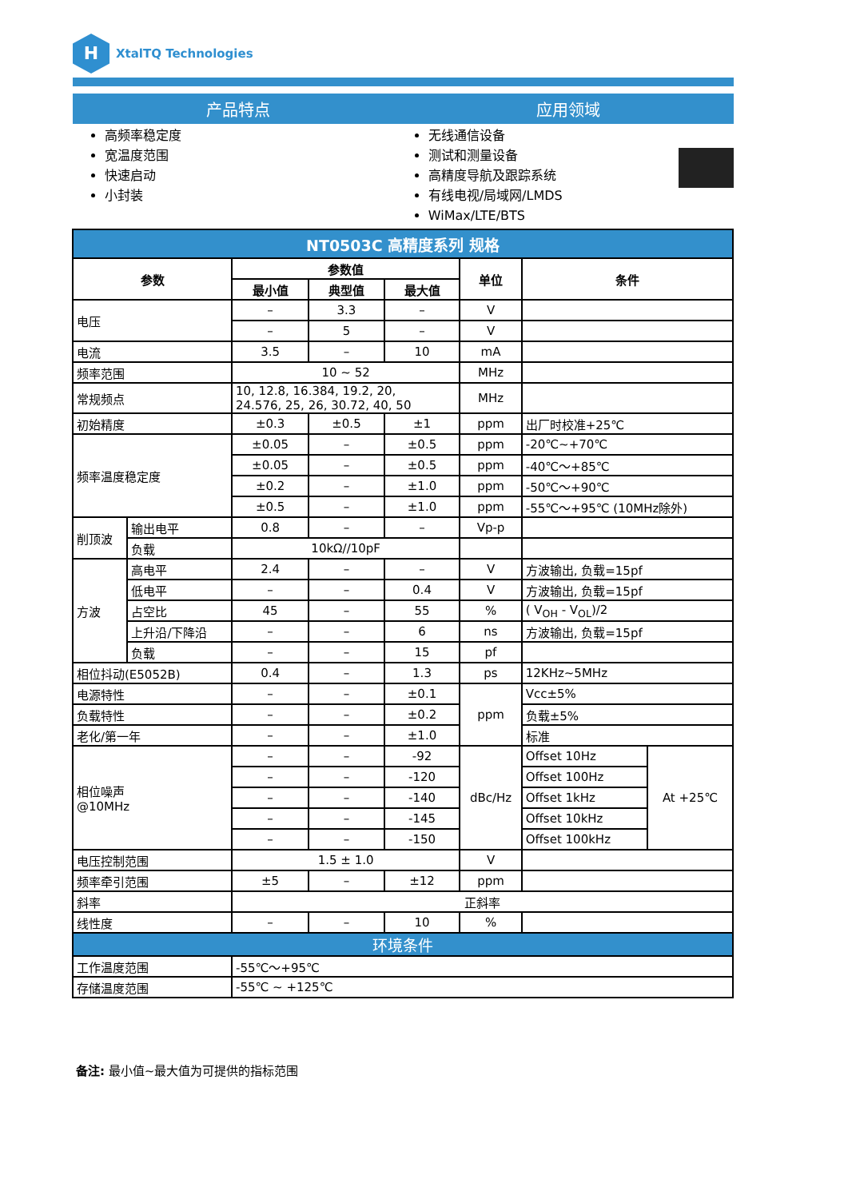H
XtalTQ Technologies
产品特点 应用领域
高频率稳定度
宽温度范围
快速启动
小封装
无线通信设备
测试和测量设备
高精度导航及跟踪系统
有线电视/局域网/LMDS
WiMax/LTE/BTS
| NT0503C 高精度系列 规格 | | | | | | | |
| 参数 | | 参数值 | | | 单位 | 条件 | |
| | | 最小值 | 典型值 | 最大值 | | | |
| 电压 | | – | 3.3 | – | V | | |
| | | – | 5 | – | V | | |
| 电流 | | 3.5 | – | 10 | mA | | |
| 频率范围 | | 10 ~ 52 | | | MHz | | |
| 常规频点 | | 10, 12.8, 16.384, 19.2, 20, 24.576, 25, 26, 30.72, 40, 50 | | | MHz | | |
| 初始精度 | | ±0.3 | ±0.5 | ±1 | ppm | 出厂时校准+25℃ | |
| 频率温度稳定度 | | ±0.05 | – | ±0.5 | ppm | -20℃~+70℃ | |
| | | ±0.05 | – | ±0.5 | ppm | -40℃～+85℃ | |
| | | ±0.2 | – | ±1.0 | ppm | -50℃～+90℃ | |
| | | ±0.5 | – | ±1.0 | ppm | -55℃～+95℃ (10MHz除外) | |
| 削顶波 | 输出电平 | 0.8 | – | – | Vp-p | | |
| | 负载 | 10kΩ//10pF | | | | | |
| 方波 | 高电平 | 2.4 | – | – | V | 方波输出, 负载=15pf | |
| | 低电平 | – | – | 0.4 | V | 方波输出, 负载=15pf | |
| | 占空比 | 45 | – | 55 | % | ( V<sub>OH</sub> - V<sub>OL</sub>)/2 | |
| | 上升沿/下降沿 | – | – | 6 | ns | 方波输出, 负载=15pf | |
| | 负载 | – | – | 15 | pf | | |
| 相位抖动(E5052B) | | 0.4 | – | 1.3 | ps | 12KHz~5MHz | |
| 电源特性 | | – | – | ±0.1 | ppm | Vcc±5% | |
| 负载特性 | | – | – | ±0.2 | | 负载±5% | |
| 老化/第一年 | | – | – | ±1.0 | | 标准 | |
| 相位噪声 @10MHz | | – | – | -92 | dBc/Hz | Offset 10Hz | At +25℃ |
| | | – | – | -120 | | Offset 100Hz | |
| | | – | – | -140 | | Offset 1kHz | |
| | | – | – | -145 | | Offset 10kHz | |
| | | – | – | -150 | | Offset 100kHz | |
| 电压控制范围 | | 1.5 ± 1.0 | | | V | | |
| 频率牵引范围 | | ±5 | – | ±12 | ppm | | |
| 斜率 | | 正斜率 | | | | | |
| 线性度 | | – | – | 10 | % | | |
| 环境条件 | | | | | | | |
| 工作温度范围 | | -55℃～+95℃ | | | | | |
| 存储温度范围 | | -55℃ ~ +125℃ | | | | | |
备注: 最小值~最大值为可提供的指标范围